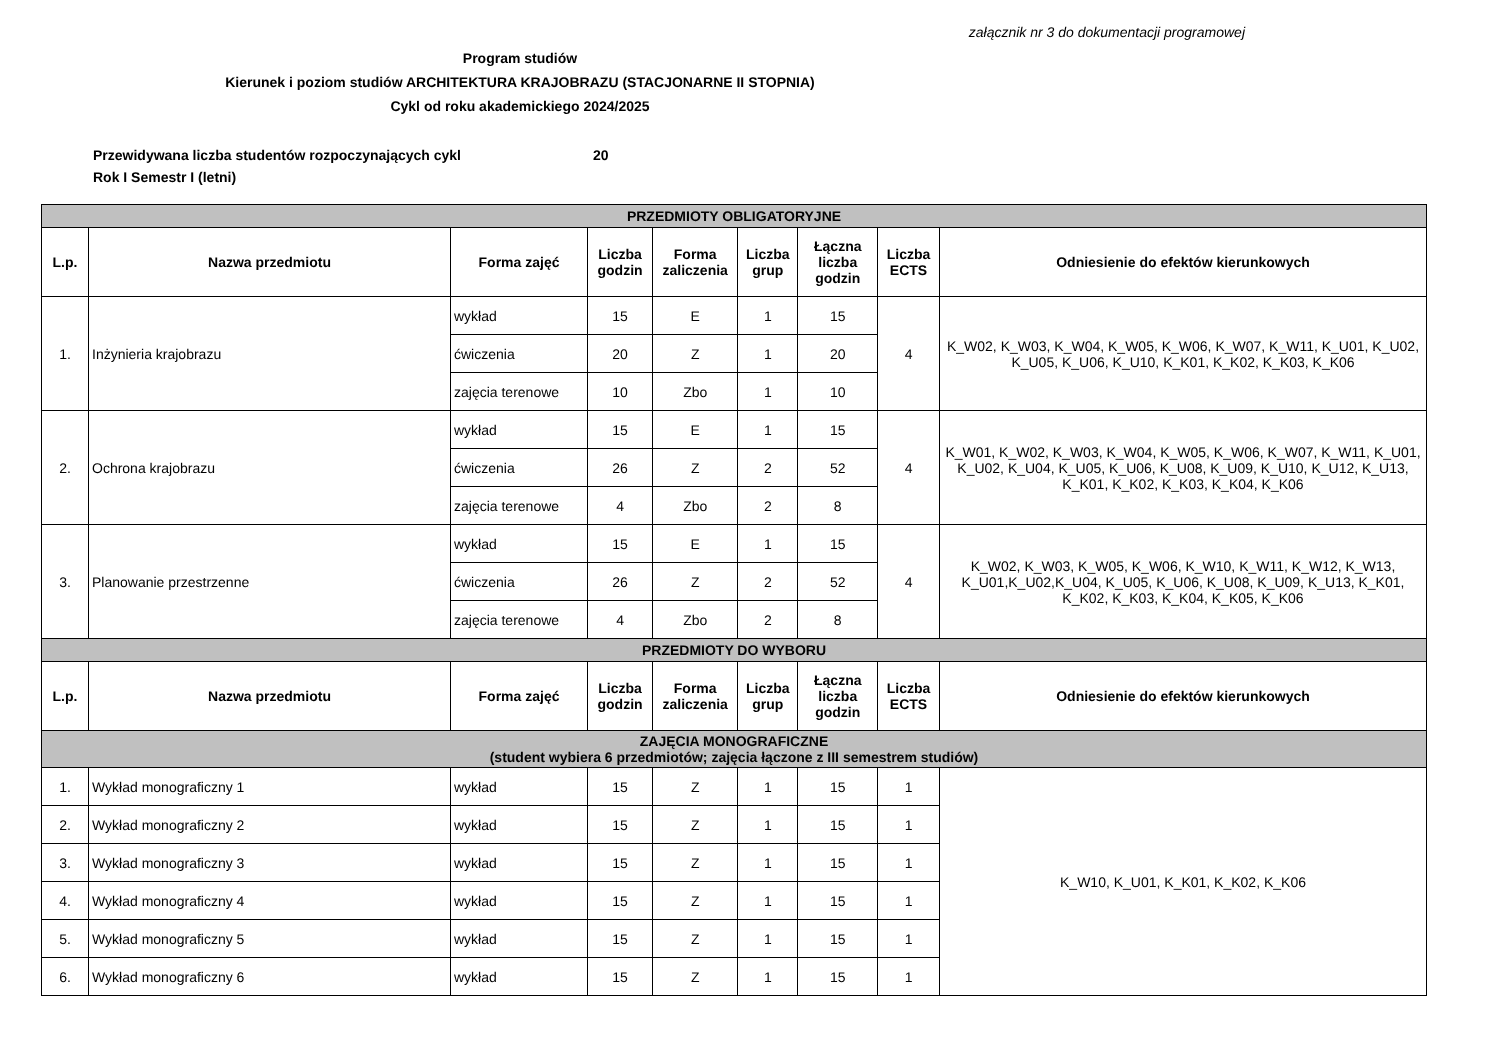załącznik nr 3 do dokumentacji programowej
Program studiów
Kierunek i poziom studiów ARCHITEKTURA KRAJOBRAZU (STACJONARNE II STOPNIA)
Cykl od roku akademickiego 2024/2025
Przewidywana liczba studentów rozpoczynających cykl 20
Rok I Semestr I (letni)
| PRZEDMIOTY OBLIGATORYJNE | | | | | | | | |
| L.p. | Nazwa przedmiotu | Forma zajęć | Liczba godzin | Forma zaliczenia | Liczba grup | Łączna liczba godzin | Liczba ECTS | Odniesienie do efektów kierunkowych |
| 1. | Inżynieria krajobrazu | wykład | 15 | E | 1 | 15 | 4 | K_W02, K_W03, K_W04, K_W05, K_W06, K_W07, K_W11, K_U01, K_U02, K_U05, K_U06, K_U10, K_K01, K_K02, K_K03, K_K06 |
| | | ćwiczenia | 20 | Z | 1 | 20 | | |
| | | zajęcia terenowe | 10 | Zbo | 1 | 10 | | |
| 2. | Ochrona krajobrazu | wykład | 15 | E | 1 | 15 | 4 | K_W01, K_W02, K_W03, K_W04, K_W05, K_W06, K_W07, K_W11, K_U01, K_U02, K_U04, K_U05, K_U06, K_U08, K_U09, K_U10, K_U12, K_U13, K_K01, K_K02, K_K03, K_K04, K_K06 |
| | | ćwiczenia | 26 | Z | 2 | 52 | | |
| | | zajęcia terenowe | 4 | Zbo | 2 | 8 | | |
| 3. | Planowanie przestrzenne | wykład | 15 | E | 1 | 15 | 4 | K_W02, K_W03, K_W05, K_W06, K_W10, K_W11, K_W12, K_W13, K_U01,K_U02,K_U04, K_U05, K_U06, K_U08, K_U09, K_U13, K_K01, K_K02, K_K03, K_K04, K_K05, K_K06 |
| | | ćwiczenia | 26 | Z | 2 | 52 | | |
| | | zajęcia terenowe | 4 | Zbo | 2 | 8 | | |
| PRZEDMIOTY DO WYBORU | | | | | | | | |
| L.p. | Nazwa przedmiotu | Forma zajęć | Liczba godzin | Forma zaliczenia | Liczba grup | Łączna liczba godzin | Liczba ECTS | Odniesienie do efektów kierunkowych |
| ZAJĘCIA MONOGRAFICZNE (student wybiera 6 przedmiotów; zajęcia łączone z III semestrem studiów) | | | | | | | | |
| 1. | Wykład monograficzny 1 | wykład | 15 | Z | 1 | 15 | 1 | K_W10, K_U01, K_K01, K_K02, K_K06 |
| 2. | Wykład monograficzny 2 | wykład | 15 | Z | 1 | 15 | 1 | |
| 3. | Wykład monograficzny 3 | wykład | 15 | Z | 1 | 15 | 1 | |
| 4. | Wykład monograficzny 4 | wykład | 15 | Z | 1 | 15 | 1 | |
| 5. | Wykład monograficzny 5 | wykład | 15 | Z | 1 | 15 | 1 | |
| 6. | Wykład monograficzny 6 | wykład | 15 | Z | 1 | 15 | 1 | |